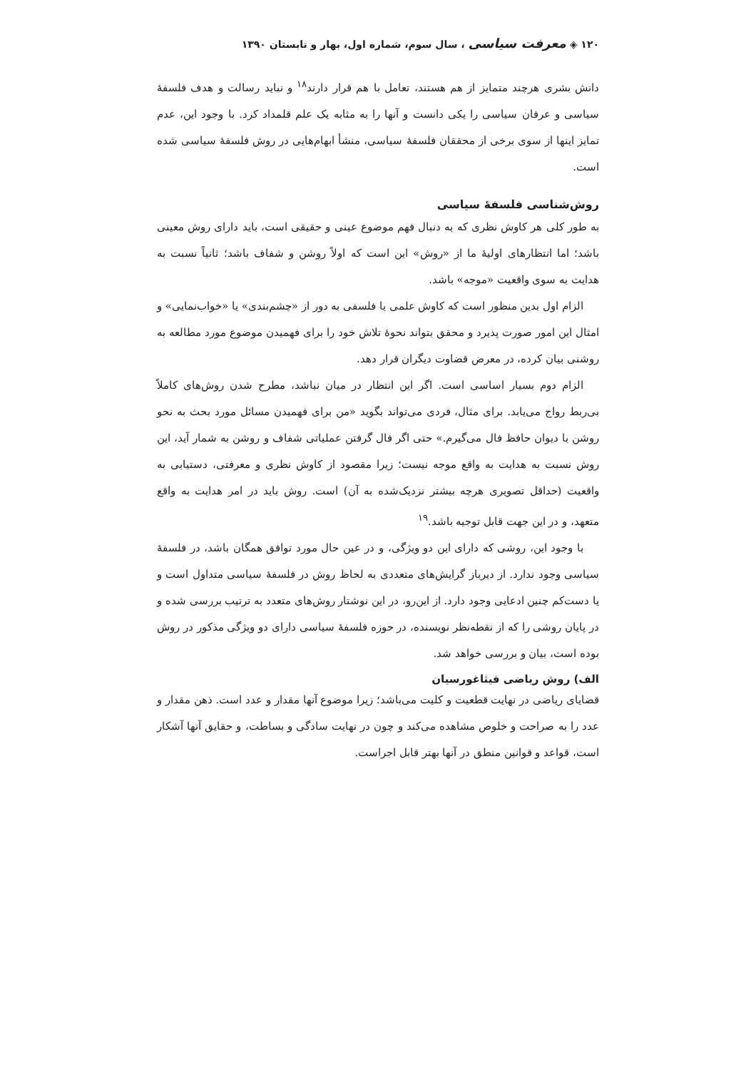۱۲۰ ◈ معرفت سیاسی ، سال سوم، شماره اول، بهار و تابستان ۱۳۹۰
دانش بشری هرچند متمایز از هم هستند، تعامل با هم قرار دارند<sup>۱۸</sup> و نباید رسالت و هدف فلسفهٔ سیاسی و عرفان سیاسی را یکی دانست و آنها را به مثابه یک علم قلمداد کرد. با وجود این، عدم تمایز اینها از سوی برخی از محققان فلسفهٔ سیاسی، منشأ ابهام‌هایی در روش فلسفهٔ سیاسی شده است.
روش‌شناسی فلسفهٔ سیاسی
به طور کلی هر کاوش نظری که به دنبال فهم موضوع عینی و حقیقی است، باید دارای روش معینی باشد؛ اما انتظارهای اولیهٔ ما از «روش» این است که اولاً روشن و شفاف باشد؛ ثانیاً نسبت به هدایت به سوی واقعیت «موجه» باشد.
الزام اول بدین منظور است که کاوش علمی یا فلسفی به دور از «چشم‌بندی» یا «خواب‌نمایی» و امثال این امور صورت پذیرد و محقق بتواند نحوهٔ تلاش خود را برای فهمیدن موضوع مورد مطالعه به روشنی بیان کرده، در معرض قضاوت دیگران قرار دهد.
الزام دوم بسیار اساسی است. اگر این انتظار در میان نباشد، مطرح شدن روش‌های کاملاً بی‌ربط رواج می‌یابد. برای مثال، فردی می‌تواند بگوید «من برای فهمیدن مسائل مورد بحث به نحو روشن با دیوان حافظ فال می‌گیرم.» حتی اگر فال گرفتن عملیاتی شفاف و روشن به شمار آید، این روش نسبت به هدایت به واقع موجه نیست؛ زیرا مقصود از کاوش نظری و معرفتی، دستیابی به واقعیت (حداقل تصویری هرچه بیشتر نزدیک‌شده به آن) است. روش باید در امر هدایت به واقع متعهد، و در این جهت قابل توجیه باشد.<sup>۱۹</sup>
با وجود این، روشی که دارای این دو ویژگی، و در عین حال مورد توافق همگان باشد، در فلسفهٔ سیاسی وجود ندارد. از دیرباز گرایش‌های متعددی به لحاظ روش در فلسفهٔ سیاسی متداول است و یا دست‌کم چنین ادعایی وجود دارد. از این‌رو، در این نوشتار روش‌های متعدد به ترتیب بررسی شده و در پایان روشی را که از نقطه‌نظر نویسنده، در حوزه فلسفهٔ سیاسی دارای دو ویژگی مذکور در روش بوده است، بیان و بررسی خواهد شد.
الف) روش ریاضی فیثاغورسیان
قضایای ریاضی در نهایت قطعیت و کلیت می‌باشد؛ زیرا موضوع آنها مقدار و عدد است. ذهن مقدار و عدد را به صراحت و خلوص مشاهده می‌کند و چون در نهایت سادگی و بساطت، و حقایق آنها آشکار است، قواعد و قوانین منطق در آنها بهتر قابل اجراست.